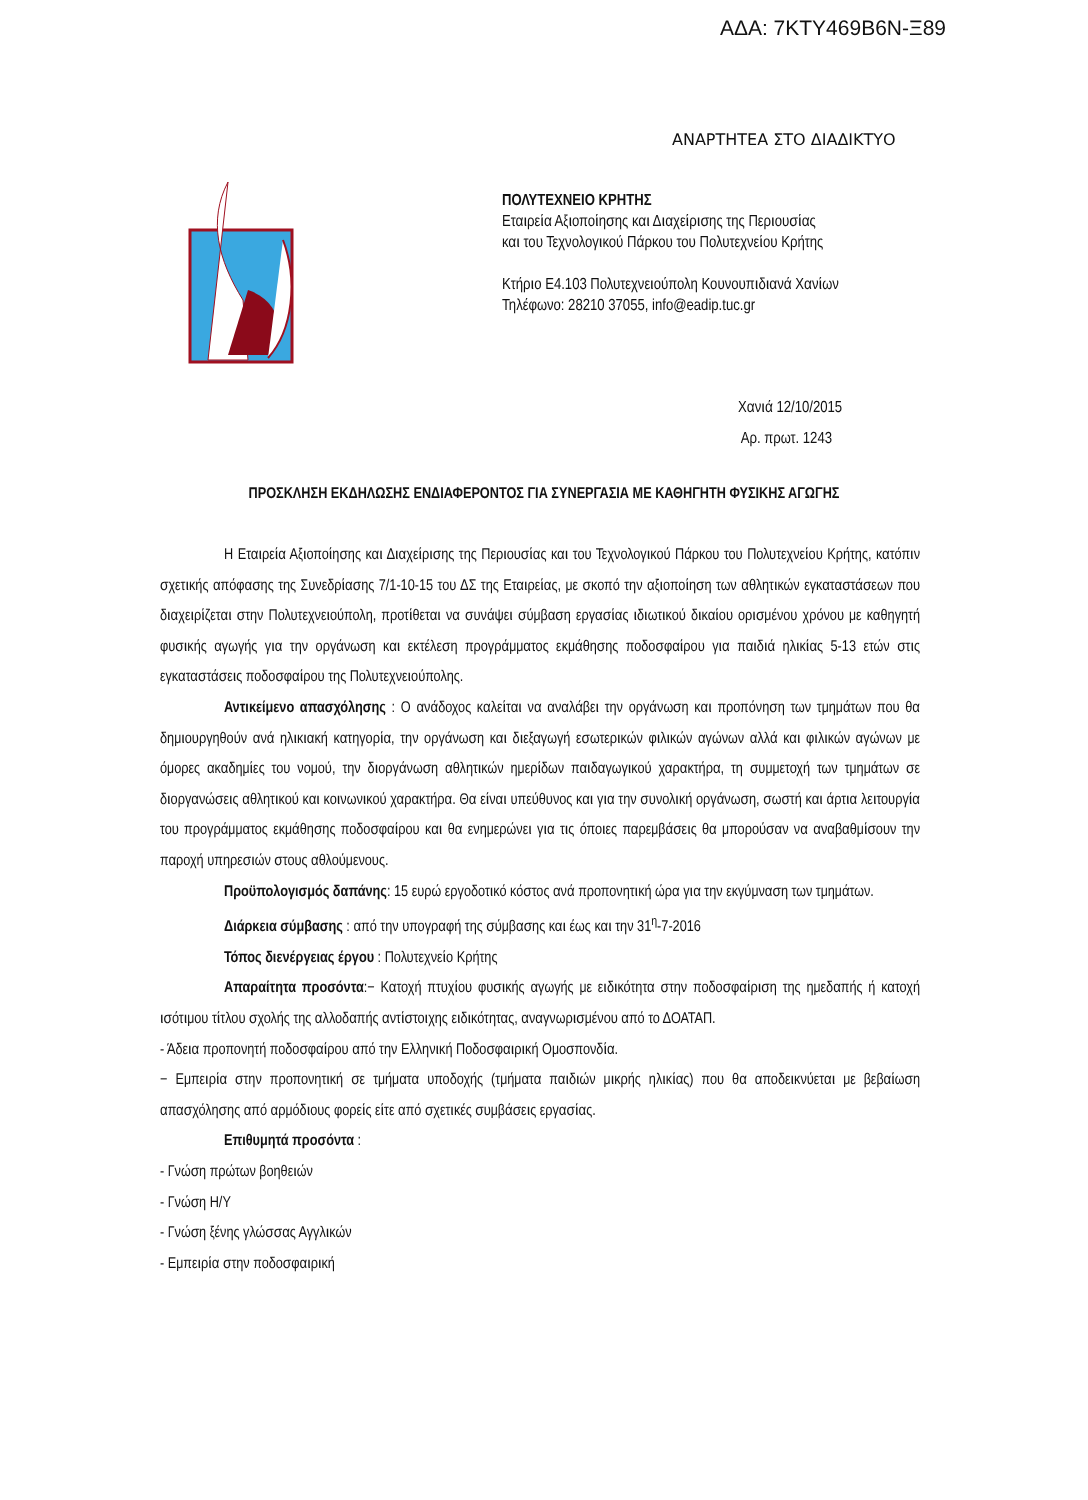ΑΔΑ: 7ΚΤΥ469Β6Ν-Ξ89
ΑΝΑΡΤΗΤΕΑ ΣΤΟ ΔΙΑΔΙΚΤΥΟ
ΠΟΛΥΤΕΧΝΕΙΟ ΚΡΗΤΗΣ
Εταιρεία Αξιοποίησης και Διαχείρισης της Περιουσίας
και του Τεχνολογικού Πάρκου του Πολυτεχνείου Κρήτης
Κτήριο Ε4.103 Πολυτεχνειούπολη Κουνουπιδιανά Χανίων
Τηλέφωνο: 28210 37055, info@eadip.tuc.gr
Χανιά 12/10/2015
Αρ. πρωτ. 1243
ΠΡΟΣΚΛΗΣΗ ΕΚΔΗΛΩΣΗΣ ΕΝΔΙΑΦΕΡΟΝΤΟΣ ΓΙΑ ΣΥΝΕΡΓΑΣΙΑ ΜΕ ΚΑΘΗΓΗΤΗ ΦΥΣΙΚΗΣ ΑΓΩΓΗΣ
Η Εταιρεία Αξιοποίησης και Διαχείρισης της Περιουσίας και του Τεχνολογικού Πάρκου του Πολυτεχνείου Κρήτης, κατόπιν σχετικής απόφασης της Συνεδρίασης 7/1-10-15 του ΔΣ της Εταιρείας, με σκοπό την αξιοποίηση των αθλητικών εγκαταστάσεων που διαχειρίζεται στην Πολυτεχνειούπολη, προτίθεται να συνάψει σύμβαση εργασίας ιδιωτικού δικαίου ορισμένου χρόνου με καθηγητή φυσικής αγωγής για την οργάνωση και εκτέλεση προγράμματος εκμάθησης ποδοσφαίρου για παιδιά ηλικίας 5-13 ετών στις εγκαταστάσεις ποδοσφαίρου της Πολυτεχνειούπολης.
Αντικείμενο απασχόλησης : Ο ανάδοχος καλείται να αναλάβει την οργάνωση και προπόνηση των τμημάτων που θα δημιουργηθούν ανά ηλικιακή κατηγορία, την οργάνωση και διεξαγωγή εσωτερικών φιλικών αγώνων αλλά και φιλικών αγώνων με όμορες ακαδημίες του νομού, την διοργάνωση αθλητικών ημερίδων παιδαγωγικού χαρακτήρα, τη συμμετοχή των τμημάτων σε διοργανώσεις αθλητικού και κοινωνικού χαρακτήρα. Θα είναι υπεύθυνος και για την συνολική οργάνωση, σωστή και άρτια λειτουργία του προγράμματος εκμάθησης ποδοσφαίρου και θα ενημερώνει για τις όποιες παρεμβάσεις θα μπορούσαν να αναβαθμίσουν την παροχή υπηρεσιών στους αθλούμενους.
Προϋπολογισμός δαπάνης: 15 ευρώ εργοδοτικό κόστος ανά προπονητική ώρα για την εκγύμναση των τμημάτων.
Διάρκεια σύμβασης : από την υπογραφή της σύμβασης και έως και την 31<sup>η</sup>-7-2016
Τόπος διενέργειας έργου : Πολυτεχνείο Κρήτης
Απαραίτητα προσόντα:− Κατοχή πτυχίου φυσικής αγωγής με ειδικότητα στην ποδοσφαίριση της ημεδαπής ή κατοχή ισότιμου τίτλου σχολής της αλλοδαπής αντίστοιχης ειδικότητας, αναγνωρισμένου από το ΔΟΑΤΑΠ.
- Άδεια προπονητή ποδοσφαίρου από την Ελληνική Ποδοσφαιρική Ομοσπονδία.
− Εμπειρία στην προπονητική σε τμήματα υποδοχής (τμήματα παιδιών μικρής ηλικίας) που θα αποδεικνύεται με βεβαίωση απασχόλησης από αρμόδιους φορείς είτε από σχετικές συμβάσεις εργασίας.
Επιθυμητά προσόντα :
- Γνώση πρώτων βοηθειών
- Γνώση Η/Υ
- Γνώση ξένης γλώσσας Αγγλικών
- Εμπειρία στην ποδοσφαιρική